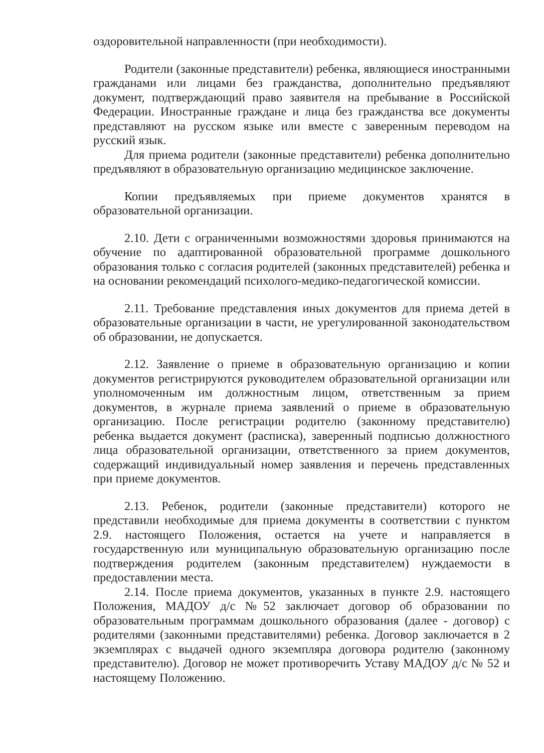оздоровительной направленности (при необходимости).
Родители (законные представители) ребенка, являющиеся иностранными гражданами или лицами без гражданства, дополнительно предъявляют документ, подтверждающий право заявителя на пребывание в Российской Федерации. Иностранные граждане и лица без гражданства все документы представляют на русском языке или вместе с заверенным переводом на русский язык.
Для приема родители (законные представители) ребенка дополнительно предъявляют в образовательную организацию медицинское заключение.
Копии предъявляемых при приеме документов хранятся в образовательной организации.
2.10. Дети с ограниченными возможностями здоровья принимаются на обучение по адаптированной образовательной программе дошкольного образования только с согласия родителей (законных представителей) ребенка и на основании рекомендаций психолого-медико-педагогической комиссии.
2.11. Требование представления иных документов для приема детей в образовательные организации в части, не урегулированной законодательством об образовании, не допускается.
2.12. Заявление о приеме в образовательную организацию и копии документов регистрируются руководителем образовательной организации или уполномоченным им должностным лицом, ответственным за прием документов, в журнале приема заявлений о приеме в образовательную организацию. После регистрации родителю (законному представителю) ребенка выдается документ (расписка), заверенный подписью должностного лица образовательной организации, ответственного за прием документов, содержащий индивидуальный номер заявления и перечень представленных при приеме документов.
2.13. Ребенок, родители (законные представители) которого не представили необходимые для приема документы в соответствии с пунктом 2.9. настоящего Положения, остается на учете и направляется в государственную или муниципальную образовательную организацию после подтверждения родителем (законным представителем) нуждаемости в предоставлении места.
2.14. После приема документов, указанных в пункте 2.9. настоящего Положения, МАДОУ д/с №52 заключает договор об образовании по образовательным программам дошкольного образования (далее - договор) с родителями (законными представителями) ребенка. Договор заключается в 2 экземплярах с выдачей одного экземпляра договора родителю (законному представителю). Договор не может противоречить Уставу МАДОУ д/с № 52 и настоящему Положению.